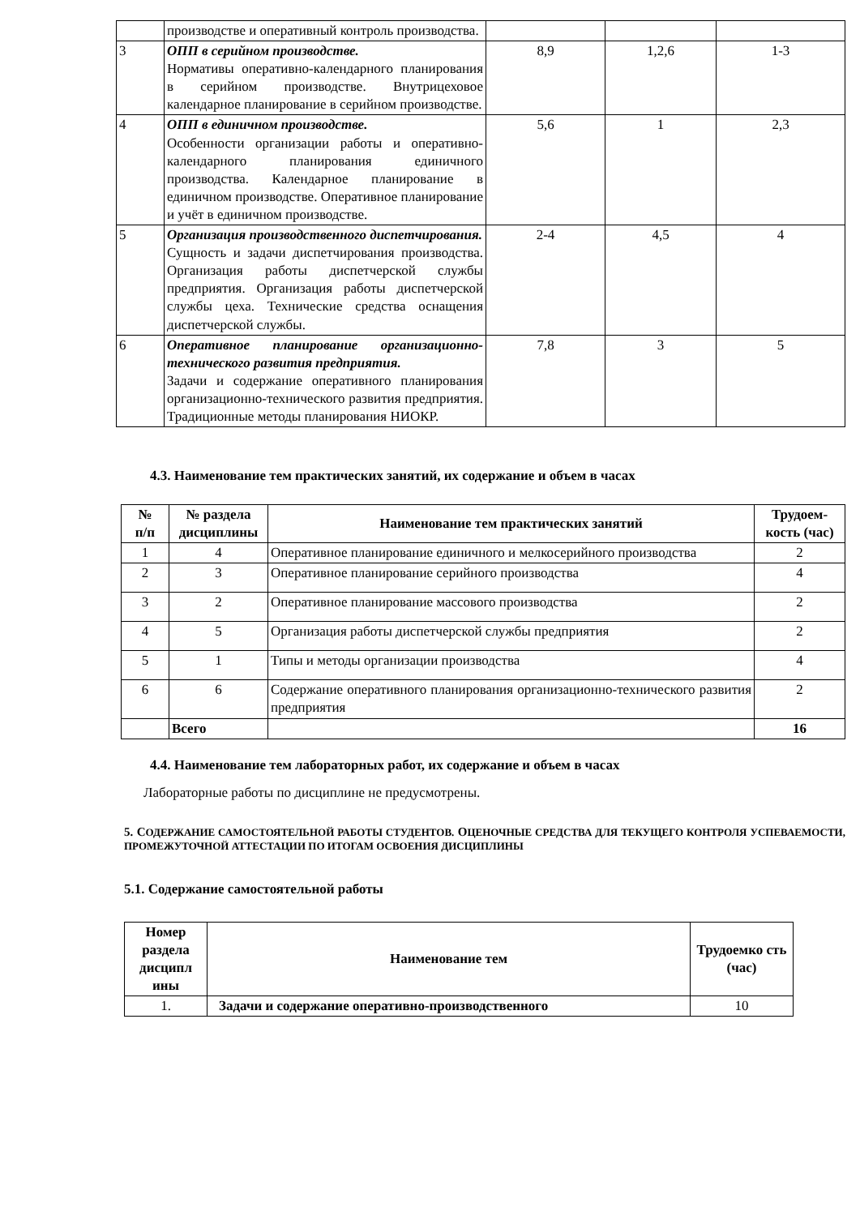| | производстве и оперативный контроль производства. | | | |
| 3 | ОПП в серийном производстве. Нормативы оперативно-календарного планирования в серийном производстве. Внутрицеховое календарное планирование в серийном производстве. | 8,9 | 1,2,6 | 1-3 |
| 4 | ОПП в единичном производстве. Особенности организации работы и оперативно-календарного планирования единичного производства. Календарное планирование в единичном производстве. Оперативное планирование и учёт в единичном производстве. | 5,6 | 1 | 2,3 |
| 5 | Организация производственного диспетчирования. Сущность и задачи диспетчирования производства. Организация работы диспетчерской службы предприятия. Организация работы диспетчерской службы цеха. Технические средства оснащения диспетчерской службы. | 2-4 | 4,5 | 4 |
| 6 | Оперативное планирование организационно-технического развития предприятия. Задачи и содержание оперативного планирования организационно-технического развития предприятия. Традиционные методы планирования НИОКР. | 7,8 | 3 | 5 |
4.3. Наименование тем практических занятий, их содержание и объем в часах
| № п/п | № раздела дисциплины | Наименование тем практических занятий | Трудоем-кость (час) |
| --- | --- | --- | --- |
| 1 | 4 | Оперативное планирование единичного и мелкосерийного производства | 2 |
| 2 | 3 | Оперативное планирование серийного производства | 4 |
| 3 | 2 | Оперативное планирование массового производства | 2 |
| 4 | 5 | Организация работы диспетчерской службы предприятия | 2 |
| 5 | 1 | Типы и методы организации производства | 4 |
| 6 | 6 | Содержание оперативного планирования организационно-технического развития предприятия | 2 |
| | Всего | | 16 |
4.4. Наименование тем лабораторных работ, их содержание и объем в часах
Лабораторные работы по дисциплине не предусмотрены.
5. СОДЕРЖАНИЕ САМОСТОЯТЕЛЬНОЙ РАБОТЫ СТУДЕНТОВ. ОЦЕНОЧНЫЕ СРЕДСТВА ДЛЯ ТЕКУЩЕГО КОНТРОЛЯ УСПЕВАЕМОСТИ, ПРОМЕЖУТОЧНОЙ АТТЕСТАЦИИ ПО ИТОГАМ ОСВОЕНИЯ ДИСЦИПЛИНЫ
5.1. Содержание самостоятельной работы
| Номер раздела дисципл ины | Наименование тем | Трудоемко сть (час) |
| --- | --- | --- |
| 1. | Задачи и содержание оперативно-производственного | 10 |